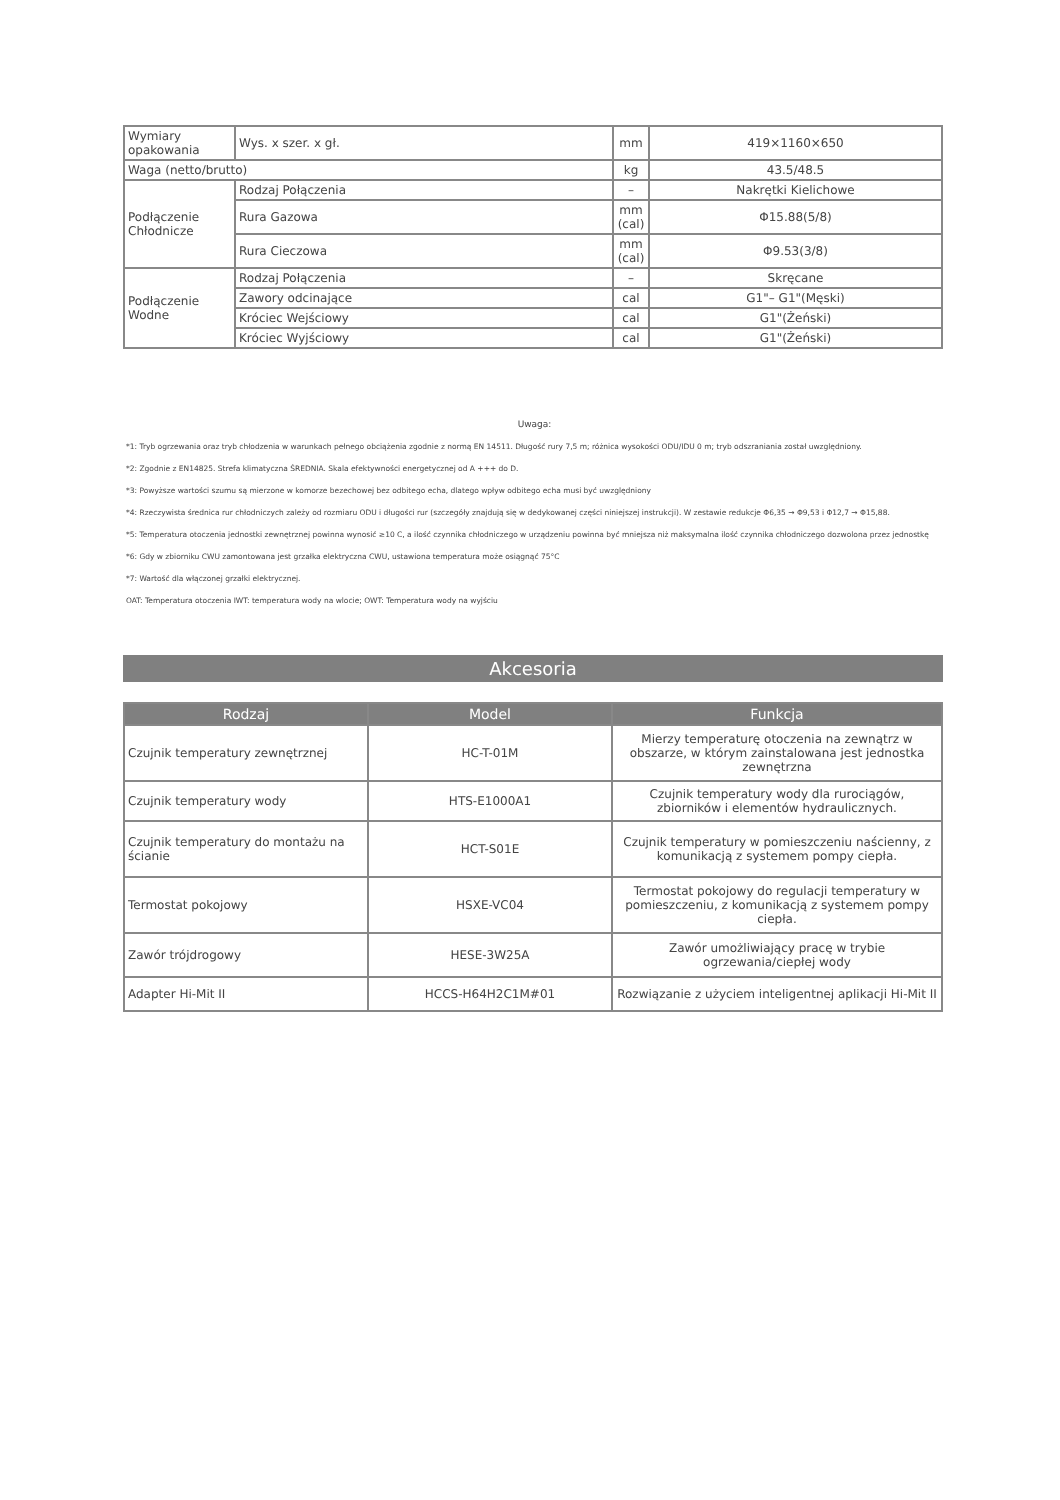| Wymiary opakowania | Wys. x szer. x gł. | mm | 419×1160×650 |
| Waga (netto/brutto) | | kg | 43.5/48.5 |
| Podłączenie Chłodnicze | Rodzaj Połączenia | – | Nakrętki Kielichowe |
| | Rura Gazowa | mm (cal) | Φ15.88(5/8) |
| | Rura Cieczowa | mm (cal) | Φ9.53(3/8) |
| Podłączenie Wodne | Rodzaj Połączenia | – | Skręcane |
| | Zawory odcinające | cal | G1"– G1"(Męski) |
| | Króciec Wejściowy | cal | G1"(Żeński) |
| | Króciec Wyjściowy | cal | G1"(Żeński) |
Uwaga:
*1: Tryb ogrzewania oraz tryb chłodzenia w warunkach pełnego obciążenia zgodnie z normą EN 14511. Długość rury 7,5 m; różnica wysokości ODU/IDU 0 m; tryb odszraniania został uwzględniony.
*2: Zgodnie z EN14825. Strefa klimatyczna ŚREDNIA. Skala efektywności energetycznej od A +++ do D.
*3: Powyższe wartości szumu są mierzone w komorze bezechowej bez odbitego echa, dlatego wpływ odbitego echa musi być uwzględniony
*4: Rzeczywista średnica rur chłodniczych zależy od rozmiaru ODU i długości rur (szczegóły znajdują się w dedykowanej części niniejszej instrukcji). W zestawie redukcje Φ6,35 → Φ9,53 i Φ12,7 → Φ15,88.
*5: Temperatura otoczenia jednostki zewnętrznej powinna wynosić ≥10 C, a ilość czynnika chłodniczego w urządzeniu powinna być mniejsza niż maksymalna ilość czynnika chłodniczego dozwolona przez jednostkę
*6: Gdy w zbiorniku CWU zamontowana jest grzałka elektryczna CWU, ustawiona temperatura może osiągnąć 75°C
*7: Wartość dla włączonej grzałki elektrycznej.
OAT: Temperatura otoczenia IWT: temperatura wody na wlocie; OWT: Temperatura wody na wyjściu
Akcesoria
| Rodzaj | Model | Funkcja |
| --- | --- | --- |
| Czujnik temperatury zewnętrznej | HC-T-01M | Mierzy temperaturę otoczenia na zewnątrz w obszarze, w którym zainstalowana jest jednostka zewnętrzna |
| Czujnik temperatury wody | HTS-E1000A1 | Czujnik temperatury wody dla rurociągów, zbiorników i elementów hydraulicznych. |
| Czujnik temperatury do montażu na ścianie | HCT-S01E | Czujnik temperatury w pomieszczeniu naścienny, z komunikacją z systemem pompy ciepła. |
| Termostat pokojowy | HSXE-VC04 | Termostat pokojowy do regulacji temperatury w pomieszczeniu, z komunikacją z systemem pompy ciepła. |
| Zawór trójdrogowy | HESE-3W25A | Zawór umożliwiający pracę w trybie ogrzewania/ciepłej wody |
| Adapter Hi-Mit II | HCCS-H64H2C1M#01 | Rozwiązanie z użyciem inteligentnej aplikacji Hi-Mit II |